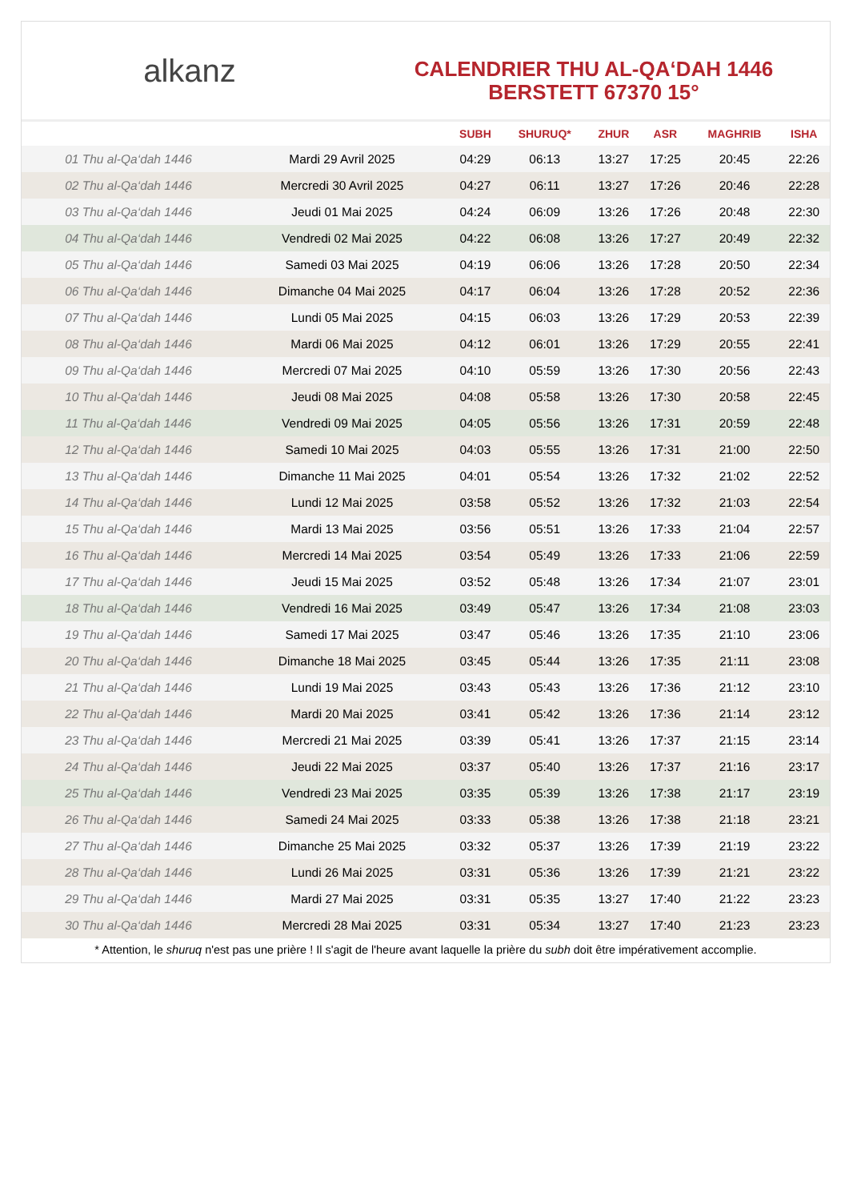alkanz
CALENDRIER THU AL-QA‘DAH 1446
BERSTETT 67370 15°
| | | SUBH | SHURUQ* | ZHUR | ASR | MAGHRIB | ISHA |
| --- | --- | --- | --- | --- | --- | --- | --- |
| 01 Thu al-Qa‘dah 1446 | Mardi 29 Avril 2025 | 04:29 | 06:13 | 13:27 | 17:25 | 20:45 | 22:26 |
| 02 Thu al-Qa‘dah 1446 | Mercredi 30 Avril 2025 | 04:27 | 06:11 | 13:27 | 17:26 | 20:46 | 22:28 |
| 03 Thu al-Qa‘dah 1446 | Jeudi 01 Mai 2025 | 04:24 | 06:09 | 13:26 | 17:26 | 20:48 | 22:30 |
| 04 Thu al-Qa‘dah 1446 | Vendredi 02 Mai 2025 | 04:22 | 06:08 | 13:26 | 17:27 | 20:49 | 22:32 |
| 05 Thu al-Qa‘dah 1446 | Samedi 03 Mai 2025 | 04:19 | 06:06 | 13:26 | 17:28 | 20:50 | 22:34 |
| 06 Thu al-Qa‘dah 1446 | Dimanche 04 Mai 2025 | 04:17 | 06:04 | 13:26 | 17:28 | 20:52 | 22:36 |
| 07 Thu al-Qa‘dah 1446 | Lundi 05 Mai 2025 | 04:15 | 06:03 | 13:26 | 17:29 | 20:53 | 22:39 |
| 08 Thu al-Qa‘dah 1446 | Mardi 06 Mai 2025 | 04:12 | 06:01 | 13:26 | 17:29 | 20:55 | 22:41 |
| 09 Thu al-Qa‘dah 1446 | Mercredi 07 Mai 2025 | 04:10 | 05:59 | 13:26 | 17:30 | 20:56 | 22:43 |
| 10 Thu al-Qa‘dah 1446 | Jeudi 08 Mai 2025 | 04:08 | 05:58 | 13:26 | 17:30 | 20:58 | 22:45 |
| 11 Thu al-Qa‘dah 1446 | Vendredi 09 Mai 2025 | 04:05 | 05:56 | 13:26 | 17:31 | 20:59 | 22:48 |
| 12 Thu al-Qa‘dah 1446 | Samedi 10 Mai 2025 | 04:03 | 05:55 | 13:26 | 17:31 | 21:00 | 22:50 |
| 13 Thu al-Qa‘dah 1446 | Dimanche 11 Mai 2025 | 04:01 | 05:54 | 13:26 | 17:32 | 21:02 | 22:52 |
| 14 Thu al-Qa‘dah 1446 | Lundi 12 Mai 2025 | 03:58 | 05:52 | 13:26 | 17:32 | 21:03 | 22:54 |
| 15 Thu al-Qa‘dah 1446 | Mardi 13 Mai 2025 | 03:56 | 05:51 | 13:26 | 17:33 | 21:04 | 22:57 |
| 16 Thu al-Qa‘dah 1446 | Mercredi 14 Mai 2025 | 03:54 | 05:49 | 13:26 | 17:33 | 21:06 | 22:59 |
| 17 Thu al-Qa‘dah 1446 | Jeudi 15 Mai 2025 | 03:52 | 05:48 | 13:26 | 17:34 | 21:07 | 23:01 |
| 18 Thu al-Qa‘dah 1446 | Vendredi 16 Mai 2025 | 03:49 | 05:47 | 13:26 | 17:34 | 21:08 | 23:03 |
| 19 Thu al-Qa‘dah 1446 | Samedi 17 Mai 2025 | 03:47 | 05:46 | 13:26 | 17:35 | 21:10 | 23:06 |
| 20 Thu al-Qa‘dah 1446 | Dimanche 18 Mai 2025 | 03:45 | 05:44 | 13:26 | 17:35 | 21:11 | 23:08 |
| 21 Thu al-Qa‘dah 1446 | Lundi 19 Mai 2025 | 03:43 | 05:43 | 13:26 | 17:36 | 21:12 | 23:10 |
| 22 Thu al-Qa‘dah 1446 | Mardi 20 Mai 2025 | 03:41 | 05:42 | 13:26 | 17:36 | 21:14 | 23:12 |
| 23 Thu al-Qa‘dah 1446 | Mercredi 21 Mai 2025 | 03:39 | 05:41 | 13:26 | 17:37 | 21:15 | 23:14 |
| 24 Thu al-Qa‘dah 1446 | Jeudi 22 Mai 2025 | 03:37 | 05:40 | 13:26 | 17:37 | 21:16 | 23:17 |
| 25 Thu al-Qa‘dah 1446 | Vendredi 23 Mai 2025 | 03:35 | 05:39 | 13:26 | 17:38 | 21:17 | 23:19 |
| 26 Thu al-Qa‘dah 1446 | Samedi 24 Mai 2025 | 03:33 | 05:38 | 13:26 | 17:38 | 21:18 | 23:21 |
| 27 Thu al-Qa‘dah 1446 | Dimanche 25 Mai 2025 | 03:32 | 05:37 | 13:26 | 17:39 | 21:19 | 23:22 |
| 28 Thu al-Qa‘dah 1446 | Lundi 26 Mai 2025 | 03:31 | 05:36 | 13:26 | 17:39 | 21:21 | 23:22 |
| 29 Thu al-Qa‘dah 1446 | Mardi 27 Mai 2025 | 03:31 | 05:35 | 13:27 | 17:40 | 21:22 | 23:23 |
| 30 Thu al-Qa‘dah 1446 | Mercredi 28 Mai 2025 | 03:31 | 05:34 | 13:27 | 17:40 | 21:23 | 23:23 |
* Attention, le shuruq n'est pas une prière ! Il s'agit de l'heure avant laquelle la prière du subh doit être impérativement accomplie.